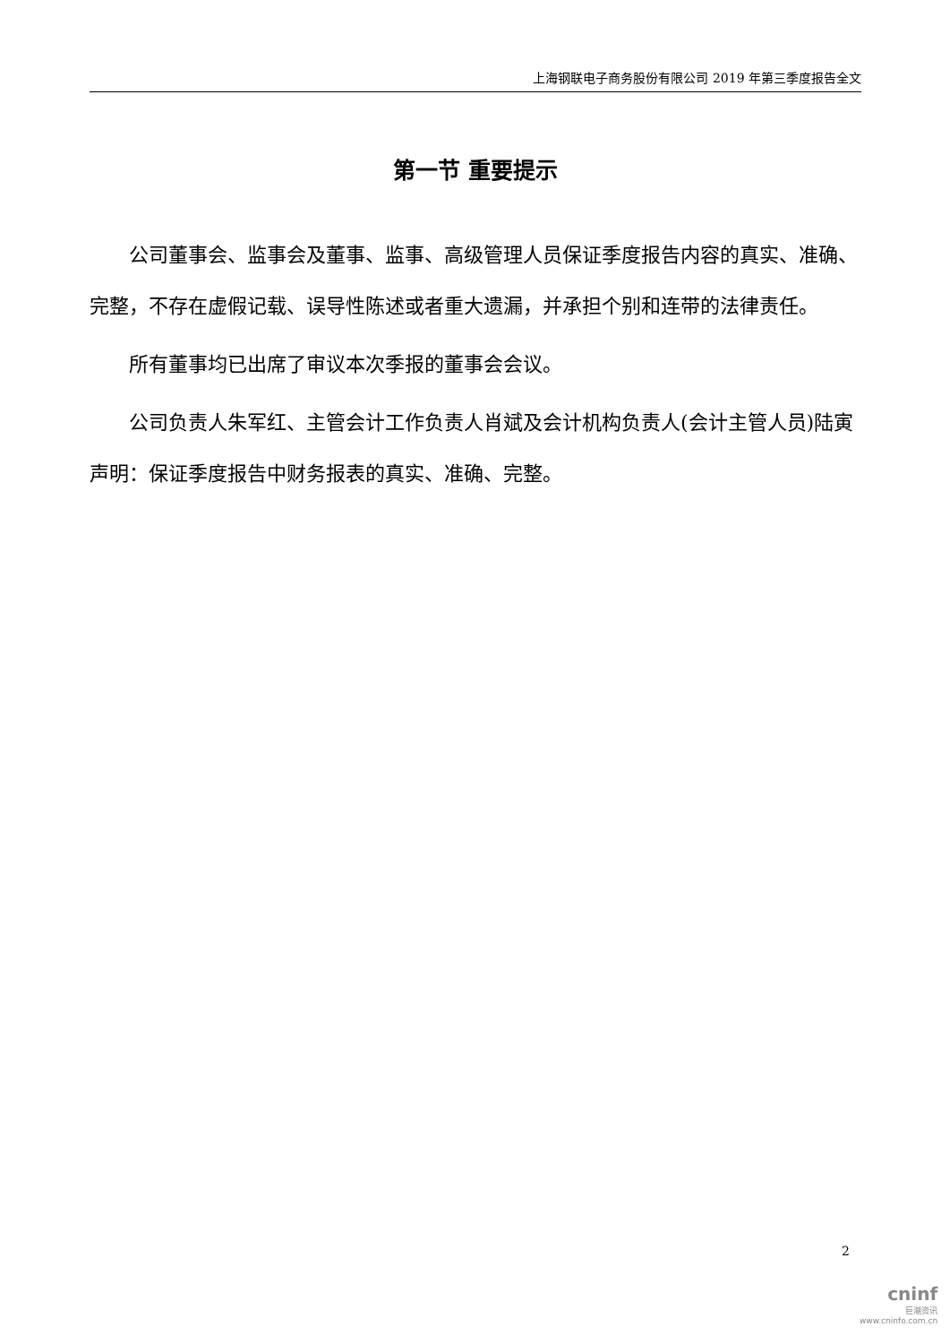上海钢联电子商务股份有限公司 2019 年第三季度报告全文
第一节 重要提示
公司董事会、监事会及董事、监事、高级管理人员保证季度报告内容的真实、准确、完整，不存在虚假记载、误导性陈述或者重大遗漏，并承担个别和连带的法律责任。
所有董事均已出席了审议本次季报的董事会会议。
公司负责人朱军红、主管会计工作负责人肖斌及会计机构负责人(会计主管人员)陆寅声明：保证季度报告中财务报表的真实、准确、完整。
2
cninf
巨潮资讯
www.cninfo.com.cn